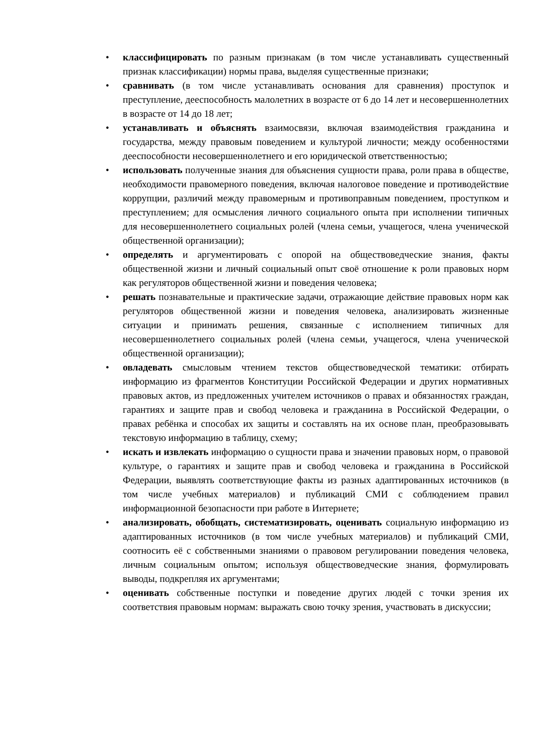• классифицировать по разным признакам (в том числе устанавливать существенный признак классификации) нормы права, выделяя существенные признаки;
• сравнивать (в том числе устанавливать основания для сравнения) проступок и преступление, дееспособность малолетних в возрасте от 6 до 14 лет и несовершеннолетних в возрасте от 14 до 18 лет;
• устанавливать и объяснять взаимосвязи, включая взаимодействия гражданина и государства, между правовым поведением и культурой личности; между особенностями дееспособности несовершеннолетнего и его юридической ответственностью;
• использовать полученные знания для объяснения сущности права, роли права в обществе, необходимости правомерного поведения, включая налоговое поведение и противодействие коррупции, различий между правомерным и противоправным поведением, проступком и преступлением; для осмысления личного социального опыта при исполнении типичных для несовершеннолетнего социальных ролей (члена семьи, учащегося, члена ученической общественной организации);
• определять и аргументировать с опорой на обществоведческие знания, факты общественной жизни и личный социальный опыт своё отношение к роли правовых норм как регуляторов общественной жизни и поведения человека;
• решать познавательные и практические задачи, отражающие действие правовых норм как регуляторов общественной жизни и поведения человека, анализировать жизненные ситуации и принимать решения, связанные с исполнением типичных для несовершеннолетнего социальных ролей (члена семьи, учащегося, члена ученической общественной организации);
• овладевать смысловым чтением текстов обществоведческой тематики: отбирать информацию из фрагментов Конституции Российской Федерации и других нормативных правовых актов, из предложенных учителем источников о правах и обязанностях граждан, гарантиях и защите прав и свобод человека и гражданина в Российской Федерации, о правах ребёнка и способах их защиты и составлять на их основе план, преобразовывать текстовую информацию в таблицу, схему;
• искать и извлекать информацию о сущности права и значении правовых норм, о правовой культуре, о гарантиях и защите прав и свобод человека и гражданина в Российской Федерации, выявлять соответствующие факты из разных адаптированных источников (в том числе учебных материалов) и публикаций СМИ с соблюдением правил информационной безопасности при работе в Интернете;
• анализировать, обобщать, систематизировать, оценивать социальную информацию из адаптированных источников (в том числе учебных материалов) и публикаций СМИ, соотносить её с собственными знаниями о правовом регулировании поведения человека, личным социальным опытом; используя обществоведческие знания, формулировать выводы, подкрепляя их аргументами;
• оценивать собственные поступки и поведение других людей с точки зрения их соответствия правовым нормам: выражать свою точку зрения, участвовать в дискуссии;